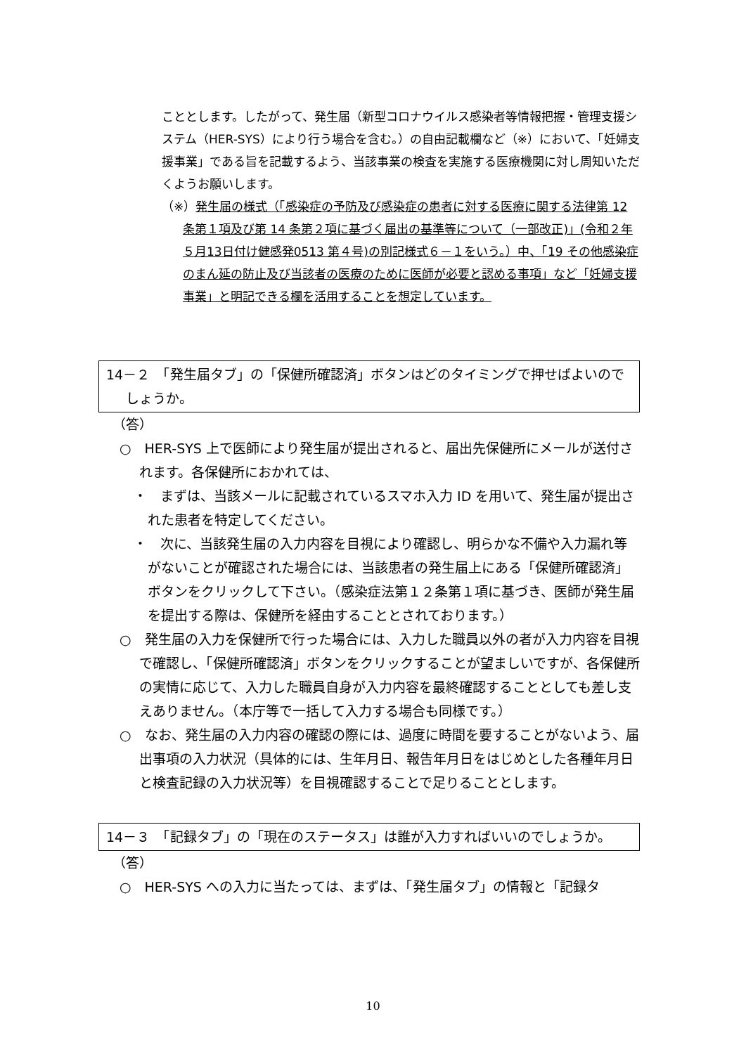こととします。したがって、発生届（新型コロナウイルス感染者等情報把握・管理支援システム（HER-SYS）により行う場合を含む。）の自由記載欄など（※）において、「妊婦支援事業」である旨を記載するよう、当該事業の検査を実施する医療機関に対し周知いただくようお願いします。
（※）発生届の様式（「感染症の予防及び感染症の患者に対する医療に関する法律第 12 条第１項及び第 14 条第２項に基づく届出の基準等について（一部改正)」(令和２年５月13日付け健感発0513 第４号)の別記様式６－１をいう。）中、「19 その他感染症のまん延の防止及び当該者の医療のために医師が必要と認める事項」など「妊婦支援事業」と明記できる欄を活用することを想定しています。
14－２　「発生届タブ」の「保健所確認済」ボタンはどのタイミングで押せばよいのでしょうか。
（答）
○　HER-SYS 上で医師により発生届が提出されると、届出先保健所にメールが送付されます。各保健所におかれては、
・　まずは、当該メールに記載されているスマホ入力 ID を用いて、発生届が提出された患者を特定してください。
・　次に、当該発生届の入力内容を目視により確認し、明らかな不備や入力漏れ等がないことが確認された場合には、当該患者の発生届上にある「保健所確認済」ボタンをクリックして下さい。（感染症法第１２条第１項に基づき、医師が発生届を提出する際は、保健所を経由することとされております。）
○　発生届の入力を保健所で行った場合には、入力した職員以外の者が入力内容を目視で確認し、「保健所確認済」ボタンをクリックすることが望ましいですが、各保健所の実情に応じて、入力した職員自身が入力内容を最終確認することとしても差し支えありません。（本庁等で一括して入力する場合も同様です。）
○　なお、発生届の入力内容の確認の際には、過度に時間を要することがないよう、届出事項の入力状況（具体的には、生年月日、報告年月日をはじめとした各種年月日と検査記録の入力状況等）を目視確認することで足りることとします。
14－３　「記録タブ」の「現在のステータス」は誰が入力すればいいのでしょうか。
（答）
○　HER-SYS への入力に当たっては、まずは、「発生届タブ」の情報と「記録タ
10